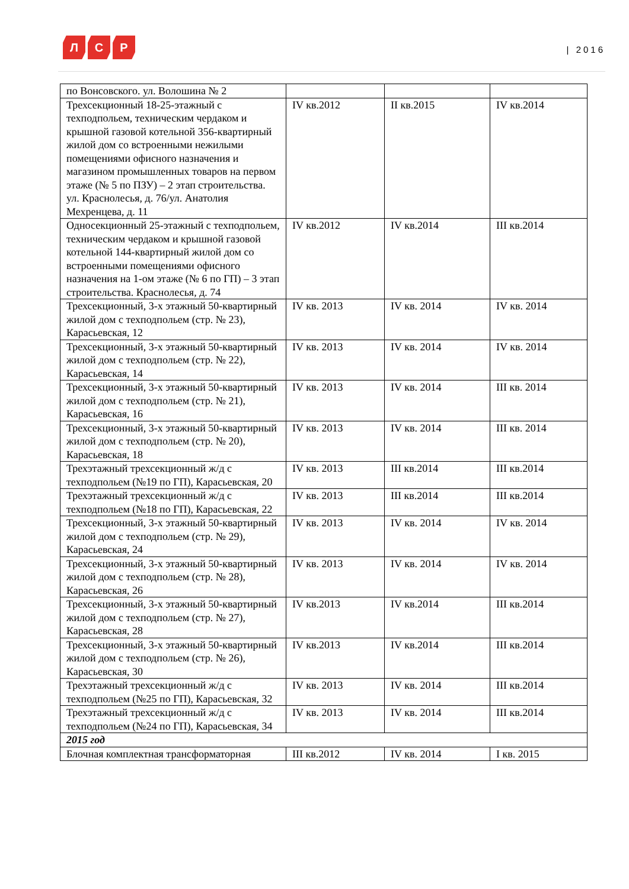Л С Р
| 2016
| по Вонсовского. ул. Волошина № 2 | | | |
| Трехсекционный 18-25-этажный с техподпольем, техническим чердаком и крышной газовой котельной 356-квартирный жилой дом со встроенными нежилыми помещениями офисного назначения и магазином промышленных товаров на первом этаже (№ 5 по ПЗУ) – 2 этап строительства. ул. Краснолесья, д. 76/ул. Анатолия Мехренцева, д. 11 | IV кв.2012 | II кв.2015 | IV кв.2014 |
| Односекционный 25-этажный с техподпольем, техническим чердаком и крышной газовой котельной 144-квартирный жилой дом со встроенными помещениями офисного назначения на 1-ом этаже (№ 6 по ГП) – 3 этап строительства. Краснолесья, д. 74 | IV кв.2012 | IV кв.2014 | III кв.2014 |
| Трехсекционный, 3-х этажный 50-квартирный жилой дом с техподпольем (стр. № 23), Карасьевская, 12 | IV кв. 2013 | IV кв. 2014 | IV кв. 2014 |
| Трехсекционный, 3-х этажный 50-квартирный жилой дом с техподпольем (стр. № 22), Карасьевская, 14 | IV кв. 2013 | IV кв. 2014 | IV кв. 2014 |
| Трехсекционный, 3-х этажный 50-квартирный жилой дом с техподпольем (стр. № 21), Карасьевская, 16 | IV кв. 2013 | IV кв. 2014 | III кв. 2014 |
| Трехсекционный, 3-х этажный 50-квартирный жилой дом с техподпольем (стр. № 20), Карасьевская, 18 | IV кв. 2013 | IV кв. 2014 | III кв. 2014 |
| Трехэтажный трехсекционный ж/д с техподпольем (№19 по ГП), Карасьевская, 20 | IV кв. 2013 | III кв.2014 | III кв.2014 |
| Трехэтажный трехсекционный ж/д с техподпольем (№18 по ГП), Карасьевская, 22 | IV кв. 2013 | III кв.2014 | III кв.2014 |
| Трехсекционный, 3-х этажный 50-квартирный жилой дом с техподпольем (стр. № 29), Карасьевская, 24 | IV кв. 2013 | IV кв. 2014 | IV кв. 2014 |
| Трехсекционный, 3-х этажный 50-квартирный жилой дом с техподпольем (стр. № 28), Карасьевская, 26 | IV кв. 2013 | IV кв. 2014 | IV кв. 2014 |
| Трехсекционный, 3-х этажный 50-квартирный жилой дом с техподпольем (стр. № 27), Карасьевская, 28 | IV кв.2013 | IV кв.2014 | III кв.2014 |
| Трехсекционный, 3-х этажный 50-квартирный жилой дом с техподпольем (стр. № 26), Карасьевская, 30 | IV кв.2013 | IV кв.2014 | III кв.2014 |
| Трехэтажный трехсекционный ж/д с техподпольем (№25 по ГП), Карасьевская, 32 | IV кв. 2013 | IV кв. 2014 | III кв.2014 |
| Трехэтажный трехсекционный ж/д с техподпольем (№24 по ГП), Карасьевская, 34 | IV кв. 2013 | IV кв. 2014 | III кв.2014 |
| 2015 год | | | |
| Блочная комплектная трансформаторная | III кв.2012 | IV кв. 2014 | I кв. 2015 |